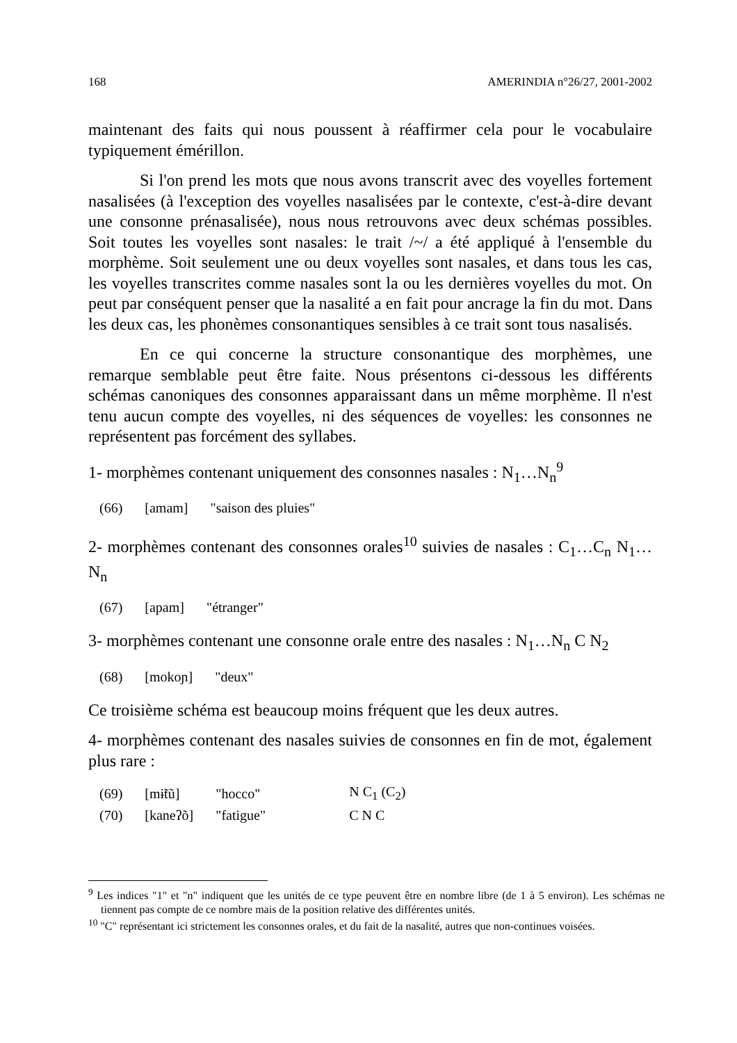168 AMERINDIA n°26/27, 2001-2002
maintenant des faits qui nous poussent à réaffirmer cela pour le vocabulaire typiquement émérillon.
Si l'on prend les mots que nous avons transcrit avec des voyelles fortement nasalisées (à l'exception des voyelles nasalisées par le contexte, c'est-à-dire devant une consonne prénasalisée), nous nous retrouvons avec deux schémas possibles. Soit toutes les voyelles sont nasales: le trait /~/ a été appliqué à l'ensemble du morphème. Soit seulement une ou deux voyelles sont nasales, et dans tous les cas, les voyelles transcrites comme nasales sont la ou les dernières voyelles du mot. On peut par conséquent penser que la nasalité a en fait pour ancrage la fin du mot. Dans les deux cas, les phonèmes consonantiques sensibles à ce trait sont tous nasalisés.
En ce qui concerne la structure consonantique des morphèmes, une remarque semblable peut être faite. Nous présentons ci-dessous les différents schémas canoniques des consonnes apparaissant dans un même morphème. Il n'est tenu aucun compte des voyelles, ni des séquences de voyelles: les consonnes ne représentent pas forcément des syllabes.
1- morphèmes contenant uniquement des consonnes nasales : N<sub>1</sub>…N<sub>n</sub><sup>9</sup>
| (66) | [amam] | "saison des pluies" |
2- morphèmes contenant des consonnes orales<sup>10</sup> suivies de nasales : C<sub>1</sub>…C<sub>n</sub> N<sub>1</sub>…N<sub>n</sub>
| (67) | [apam] | "étranger" |
3- morphèmes contenant une consonne orale entre des nasales : N<sub>1</sub>…N<sub>n</sub> C N<sub>2</sub>
| (68) | [mokoɲ] | "deux" |
Ce troisième schéma est beaucoup moins fréquent que les deux autres.
4- morphèmes contenant des nasales suivies de consonnes en fin de mot, également plus rare :
| (69) | [mɨ̃tũ] | "hocco" | N C<sub>1</sub> (C<sub>2</sub>) |
| (70) | [kaneʔõ] | "fatigue" | C N C |
<sup>9</sup> Les indices "1" et "n" indiquent que les unités de ce type peuvent être en nombre libre (de 1 à 5 environ). Les schémas ne tiennent pas compte de ce nombre mais de la position relative des différentes unités.
<sup>10</sup> "C" représentant ici strictement les consonnes orales, et du fait de la nasalité, autres que non-continues voisées.